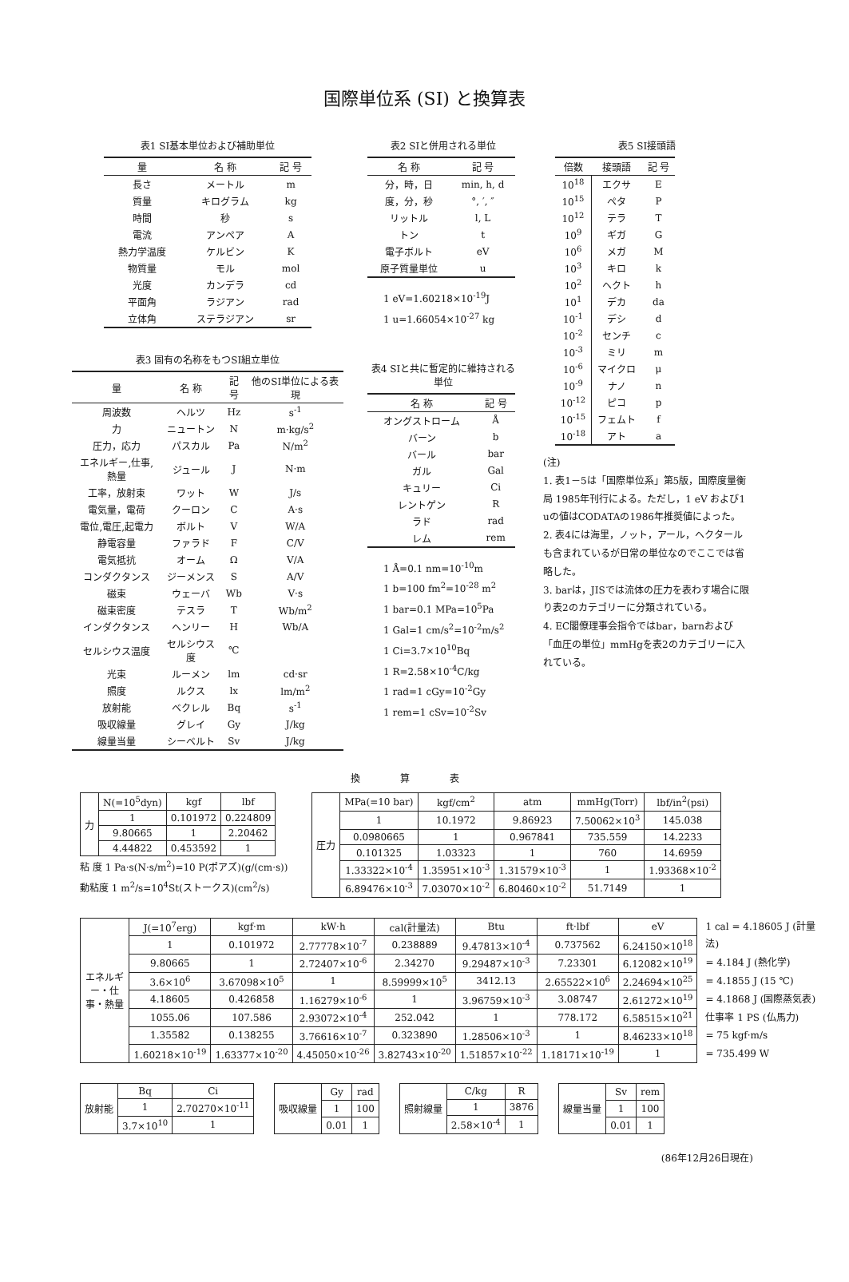国際単位系 (SI) と換算表
表1 SI基本単位および補助単位
| 量 | 名 称 | 記 号 |
| --- | --- | --- |
| 長さ | メートル | m |
| 質量 | キログラム | kg |
| 時間 | 秒 | s |
| 電流 | アンペア | A |
| 熱力学温度 | ケルビン | K |
| 物質量 | モル | mol |
| 光度 | カンデラ | cd |
| 平面角 | ラジアン | rad |
| 立体角 | ステラジアン | sr |
表3 固有の名称をもつSI組立単位
| 量 | 名 称 | 記号 | 他のSI単位による表現 |
| --- | --- | --- | --- |
| 周波数 | ヘルツ | Hz | s<sup>-1</sup> |
| 力 | ニュートン | N | m·kg/s<sup>2</sup> |
| 圧力，応力 | パスカル | Pa | N/m<sup>2</sup> |
| エネルギー,仕事,熱量 | ジュール | J | N·m |
| 工率，放射束 | ワット | W | J/s |
| 電気量，電荷 | クーロン | C | A·s |
| 電位,電圧,起電力 | ボルト | V | W/A |
| 静電容量 | ファラド | F | C/V |
| 電気抵抗 | オーム | Ω | V/A |
| コンダクタンス | ジーメンス | S | A/V |
| 磁束 | ウェーバ | Wb | V·s |
| 磁束密度 | テスラ | T | Wb/m<sup>2</sup> |
| インダクタンス | ヘンリー | H | Wb/A |
| セルシウス温度 | セルシウス度 | ℃ | |
| 光束 | ルーメン | lm | cd·sr |
| 照度 | ルクス | lx | lm/m<sup>2</sup> |
| 放射能 | ベクレル | Bq | s<sup>-1</sup> |
| 吸収線量 | グレイ | Gy | J/kg |
| 線量当量 | シーベルト | Sv | J/kg |
表2 SIと併用される単位
| 名 称 | 記 号 |
| --- | --- |
| 分，時，日 | min, h, d |
| 度，分，秒 | °, ′, ″ |
| リットル | l, L |
| トン | t |
| 電子ボルト | eV |
| 原子質量単位 | u |
1 eV=1.60218×10<sup>-19</sup>J
1 u=1.66054×10<sup>-27</sup> kg
表4 SIと共に暫定的に維持される単位
| 名 称 | 記 号 |
| --- | --- |
| オングストローム | Å |
| バーン | b |
| バール | bar |
| ガル | Gal |
| キュリー | Ci |
| レントゲン | R |
| ラド | rad |
| レム | rem |
1 Å=0.1 nm=10<sup>-10</sup>m
1 b=100 fm<sup>2</sup>=10<sup>-28</sup> m<sup>2</sup>
1 bar=0.1 MPa=10<sup>5</sup>Pa
1 Gal=1 cm/s<sup>2</sup>=10<sup>-2</sup>m/s<sup>2</sup>
1 Ci=3.7×10<sup>10</sup>Bq
1 R=2.58×10<sup>-4</sup>C/kg
1 rad=1 cGy=10<sup>-2</sup>Gy
1 rem=1 cSv=10<sup>-2</sup>Sv
表5 SI接頭語
| 倍数 | 接頭語 | 記 号 |
| --- | --- | --- |
| 10<sup>18</sup> | エクサ | E |
| 10<sup>15</sup> | ペタ | P |
| 10<sup>12</sup> | テラ | T |
| 10<sup>9</sup> | ギガ | G |
| 10<sup>6</sup> | メガ | M |
| 10<sup>3</sup> | キロ | k |
| 10<sup>2</sup> | ヘクト | h |
| 10<sup>1</sup> | デカ | da |
| 10<sup>-1</sup> | デシ | d |
| 10<sup>-2</sup> | センチ | c |
| 10<sup>-3</sup> | ミリ | m |
| 10<sup>-6</sup> | マイクロ | μ |
| 10<sup>-9</sup> | ナノ | n |
| 10<sup>-12</sup> | ピコ | p |
| 10<sup>-15</sup> | フェムト | f |
| 10<sup>-18</sup> | アト | a |
(注)
1. 表1－5は「国際単位系」第5版，国際度量衡局 1985年刊行による。ただし，1 eV および1 uの値はCODATAの1986年推奨値によった。
2. 表4には海里，ノット，アール，ヘクタールも含まれているが日常の単位なのでここでは省略した。
3. barは，JISでは流体の圧力を表わす場合に限り表2のカテゴリーに分類されている。
4. EC閣僚理事会指令ではbar，barnおよび「血圧の単位」mmHgを表2のカテゴリーに入れている。
換算表
| 力 | N(=10<sup>5</sup>dyn) | kgf | lbf |
| | 1 | 0.101972 | 0.224809 |
| | 9.80665 | 1 | 2.20462 |
| | 4.44822 | 0.453592 | 1 |
粘 度 1 Pa·s(N·s/m<sup>2</sup>)=10 P(ポアズ)(g/(cm·s))
動粘度 1 m<sup>2</sup>/s=10<sup>4</sup>St(ストークス)(cm<sup>2</sup>/s)
| 圧力 | MPa(=10 bar) | kgf/cm<sup>2</sup> | atm | mmHg(Torr) | lbf/in<sup>2</sup>(psi) |
| | 1 | 10.1972 | 9.86923 | 7.50062×10<sup>3</sup> | 145.038 |
| | 0.0980665 | 1 | 0.967841 | 735.559 | 14.2233 |
| | 0.101325 | 1.03323 | 1 | 760 | 14.6959 |
| | 1.33322×10<sup>-4</sup> | 1.35951×10<sup>-3</sup> | 1.31579×10<sup>-3</sup> | 1 | 1.93368×10<sup>-2</sup> |
| | 6.89476×10<sup>-3</sup> | 7.03070×10<sup>-2</sup> | 6.80460×10<sup>-2</sup> | 51.7149 | 1 |
| エネルギー・仕事・熱量 | J(=10<sup>7</sup>erg) | kgf·m | kW·h | cal(計量法) | Btu | ft·lbf | eV |
| | 1 | 0.101972 | 2.77778×10<sup>-7</sup> | 0.238889 | 9.47813×10<sup>-4</sup> | 0.737562 | 6.24150×10<sup>18</sup> |
| | 9.80665 | 1 | 2.72407×10<sup>-6</sup> | 2.34270 | 9.29487×10<sup>-3</sup> | 7.23301 | 6.12082×10<sup>19</sup> |
| | 3.6×10<sup>6</sup> | 3.67098×10<sup>5</sup> | 1 | 8.59999×10<sup>5</sup> | 3412.13 | 2.65522×10<sup>6</sup> | 2.24694×10<sup>25</sup> |
| | 4.18605 | 0.426858 | 1.16279×10<sup>-6</sup> | 1 | 3.96759×10<sup>-3</sup> | 3.08747 | 2.61272×10<sup>19</sup> |
| | 1055.06 | 107.586 | 2.93072×10<sup>-4</sup> | 252.042 | 1 | 778.172 | 6.58515×10<sup>21</sup> |
| | 1.35582 | 0.138255 | 3.76616×10<sup>-7</sup> | 0.323890 | 1.28506×10<sup>-3</sup> | 1 | 8.46233×10<sup>18</sup> |
| | 1.60218×10<sup>-19</sup> | 1.63377×10<sup>-20</sup> | 4.45050×10<sup>-26</sup> | 3.82743×10<sup>-20</sup> | 1.51857×10<sup>-22</sup> | 1.18171×10<sup>-19</sup> | 1 |
1 cal = 4.18605 J (計量法)
= 4.184 J (熱化学)
= 4.1855 J (15 ℃)
= 4.1868 J (国際蒸気表)
仕事率 1 PS (仏馬力)
= 75 kgf·m/s
= 735.499 W
| 放射能 | Bq | Ci |
| | 1 | 2.70270×10<sup>-11</sup> |
| | 3.7×10<sup>10</sup> | 1 |
| 吸収線量 | Gy | rad |
| | 1 | 100 |
| | 0.01 | 1 |
| 照射線量 | C/kg | R |
| | 1 | 3876 |
| | 2.58×10<sup>-4</sup> | 1 |
| 線量当量 | Sv | rem |
| | 1 | 100 |
| | 0.01 | 1 |
(86年12月26日現在)